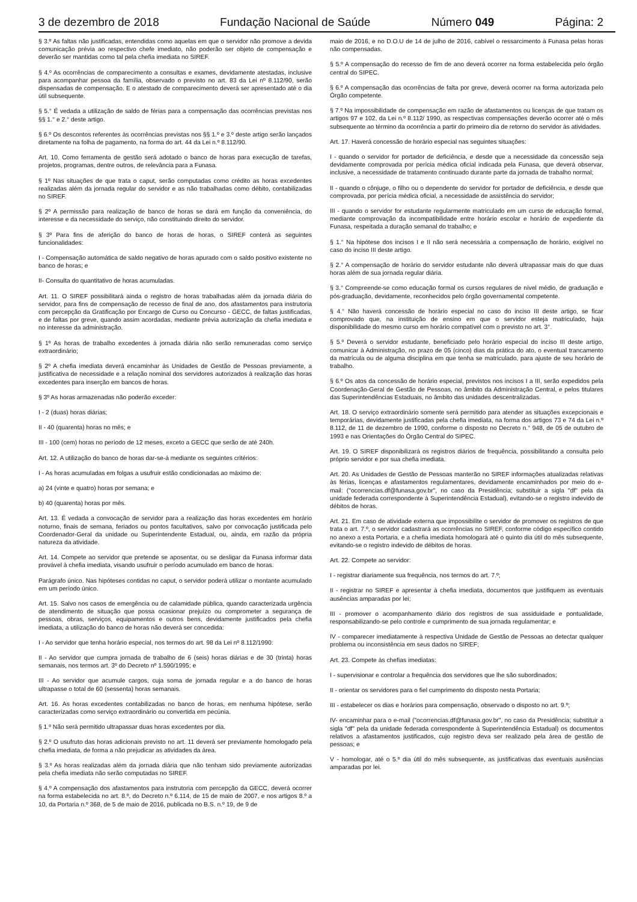3 de dezembro de 2018 Fundação Nacional de Saúde Número 049 Página: 2
§ 3.º As faltas não justificadas, entendidas como aquelas em que o servidor não promove a devida comunicação prévia ao respectivo chefe imediato, não poderão ser objeto de compensação e deverão ser mantidas como tal pela chefia imediata no SIREF.
§ 4.º As ocorrências de comparecimento a consultas e exames, devidamente atestadas, inclusive para acompanhar pessoa da família, observado o previsto no art. 83 da Lei nº 8.112/90, serão dispensadas de compensação. E o atestado de comparecimento deverá ser apresentado até o dia útil subsequente.
§ 5.° É vedada a utilização de saldo de férias para a compensação das ocorrências previstas nos §§ 1.° e 2.° deste artigo.
§ 6.º Os descontos referentes às ocorrências previstas nos §§ 1.º e 3.º deste artigo serão lançados diretamente na folha de pagamento, na forma do art. 44 da Lei n.º 8.112/90.
Art. 10. Como ferramenta de gestão será adotado o banco de horas para execução de tarefas, projetos, programas, dentre outros, de relevância para a Funasa.
§ 1º Nas situações de que trata o caput, serão computadas como crédito as horas excedentes realizadas além da jornada regular do servidor e as não trabalhadas como débito, contabilizadas no SIREF.
§ 2º A permissão para realização de banco de horas se dará em função da conveniência, do interesse e da necessidade do serviço, não constituindo direito do servidor.
§ 3º Para fins de aferição do banco de horas de horas, o SIREF conterá as seguintes funcionalidades:
I - Compensação automática de saldo negativo de horas apurado com o saldo positivo existente no banco de horas; e
II- Consulta do quantitativo de horas acumuladas.
Art. 11. O SIREF possibilitará ainda o registro de horas trabalhadas além da jornada diária do servidor, para fins de compensação de recesso de final de ano, dos afastamentos para instrutoria com percepção da Gratificação por Encargo de Curso ou Concurso - GECC, de faltas justificadas, e de faltas por greve, quando assim acordadas, mediante prévia autorização da chefia imediata e no interesse da administração.
§ 1º As horas de trabalho excedentes à jornada diária não serão remuneradas como serviço extraordinário;
§ 2º A chefia imediata deverá encaminhar às Unidades de Gestão de Pessoas previamente, a justificativa de necessidade e a relação nominal dos servidores autorizados à realização das horas excedentes para inserção em bancos de horas.
§ 3º As horas armazenadas não poderão exceder:
I - 2 (duas) horas diárias;
II - 40 (quarenta) horas no mês; e
III - 100 (cem) horas no período de 12 meses, exceto a GECC que serão de até 240h.
Art. 12. A utilização do banco de horas dar-se-á mediante os seguintes critérios:
I - As horas acumuladas em folgas a usufruir estão condicionadas ao máximo de:
a) 24 (vinte e quatro) horas por semana; e
b) 40 (quarenta) horas por mês.
Art. 13. É vedada a convocação de servidor para a realização das horas excedentes em horário noturno, finais de semana, feriados ou pontos facultativos, salvo por convocação justificada pelo Coordenador-Geral da unidade ou Superintendente Estadual, ou, ainda, em razão da própria natureza da atividade.
Art. 14. Compete ao servidor que pretende se aposentar, ou se desligar da Funasa informar data provável à chefia imediata, visando usufruir o período acumulado em banco de horas.
Parágrafo único. Nas hipóteses contidas no caput, o servidor poderá utilizar o montante acumulado em um período único.
Art. 15. Salvo nos casos de emergência ou de calamidade pública, quando caracterizada urgência de atendimento de situação que possa ocasionar prejuízo ou comprometer a segurança de pessoas, obras, serviços, equipamentos e outros bens, devidamente justificados pela chefia imediata, a utilização do banco de horas não deverá ser concedida:
I - Ao servidor que tenha horário especial, nos termos do art. 98 da Lei nº 8.112/1990:
II - Ao servidor que cumpra jornada de trabalho de 6 (seis) horas diárias e de 30 (trinta) horas semanais, nos termos art. 3º do Decreto nº 1.590/1995; e
III - Ao servidor que acumule cargos, cuja soma de jornada regular e a do banco de horas ultrapasse o total de 60 (sessenta) horas semanais.
Art. 16. As horas excedentes contabilizadas no banco de horas, em nenhuma hipótese, serão caracterizadas como serviço extraordinário ou convertida em pecúnia.
§ 1.º Não será permitido ultrapassar duas horas excedentes por dia.
§ 2.º O usufruto das horas adicionais previsto no art. 11 deverá ser previamente homologado pela chefia imediata, de forma a não prejudicar as atividades da área.
§ 3.º As horas realizadas além da jornada diária que não tenham sido previamente autorizadas pela chefia imediata não serão computadas no SIREF.
§ 4.º A compensação dos afastamentos para instrutoria com percepção da GECC, deverá ocorrer na forma estabelecida no art. 8.º, do Decreto n.º 6.114, de 15 de maio de 2007, e nos artigos 8.º a 10, da Portaria n.º 368, de 5 de maio de 2016, publicada no B.S. n.º 19, de 9 de
maio de 2016, e no D.O.U de 14 de julho de 2016, cabível o ressarcimento à Funasa pelas horas não compensadas.
§ 5.º A compensação do recesso de fim de ano deverá ocorrer na forma estabelecida pelo órgão central do SIPEC.
§ 6.º A compensação das ocorrências de falta por greve, deverá ocorrer na forma autorizada pelo Órgão competente.
§ 7.º Na impossibilidade de compensação em razão de afastamentos ou licenças de que tratam os artigos 97 e 102, da Lei n.º 8.112/ 1990, as respectivas compensações deverão ocorrer até o mês subsequente ao término da ocorrência a partir do primeiro dia de retorno do servidor às atividades.
Art. 17. Haverá concessão de horário especial nas seguintes situações:
I - quando o servidor for portador de deficiência, e desde que a necessidade da concessão seja devidamente comprovada por perícia médica oficial indicada pela Funasa, que deverá observar, inclusive, a necessidade de tratamento continuado durante parte da jornada de trabalho normal;
II - quando o cônjuge, o filho ou o dependente do servidor for portador de deficiência, e desde que comprovada, por perícia médica oficial, a necessidade de assistência do servidor;
III - quando o servidor for estudante regularmente matriculado em um curso de educação formal, mediante comprovação da incompatibilidade entre horário escolar e horário de expediente da Funasa, respeitada a duração semanal do trabalho; e
§ 1.° Na hipótese dos incisos I e II não será necessária a compensação de horário, exigível no caso do inciso III deste artigo.
§ 2.° A compensação de horário do servidor estudante não deverá ultrapassar mais do que duas horas além de sua jornada regular diária.
§ 3.° Compreende-se como educação formal os cursos regulares de nível médio, de graduação e pós-graduação, devidamente, reconhecidos pelo órgão governamental competente.
§ 4.° Não haverá concessão de horário especial no caso do inciso III deste artigo, se ficar comprovado que, na instituição de ensino em que o servidor esteja matriculado, haja disponibilidade do mesmo curso em horário compatível com o previsto no art. 3°.
§ 5.º Deverá o servidor estudante, beneficiado pelo horário especial do inciso III deste artigo, comunicar à Administração, no prazo de 05 (cinco) dias da prática do ato, o eventual trancamento da matrícula ou de alguma disciplina em que tenha se matriculado, para ajuste de seu horário de trabalho.
§ 6.º Os atos da concessão de horário especial, previstos nos incisos I a III, serão expedidos pela Coordenação-Geral de Gestão de Pessoas, no âmbito da Administração Central, e pelos titulares das Superintendências Estaduais, no âmbito das unidades descentralizadas.
Art. 18. O serviço extraordinário somente será permitido para atender as situações excepcionais e temporárias, devidamente justificadas pela chefia imediata, na forma dos artigos 73 e 74 da Lei n.º 8.112, de 11 de dezembro de 1990, conforme o disposto no Decreto n.° 948, de 05 de outubro de 1993 e nas Orientações do Órgão Central do SIPEC.
Art. 19. O SIREF disponibilizará os registros diários de frequência, possibilitando a consulta pelo próprio servidor e por sua chefia imediata.
Art. 20. As Unidades de Gestão de Pessoas manterão no SIREF informações atualizadas relativas às férias, licenças e afastamentos regulamentares, devidamente encaminhados por meio do e-mail: ("ocorrencias.df@funasa.gov.br", no caso da Presidência; substituir a sigla "df" pela da unidade federada correspondente à Superintendência Estadual), evitando-se o registro indevido de débitos de horas.
Art. 21. Em caso de atividade externa que impossibilite o servidor de promover os registros de que trata o art. 7.º, o servidor cadastrará as ocorrências no SIREF, conforme código específico contido no anexo a esta Portaria, e a chefia imediata homologará até o quinto dia útil do mês subsequente, evitando-se o registro indevido de débitos de horas.
Art. 22. Compete ao servidor:
I - registrar diariamente sua frequência, nos termos do art. 7.º;
II - registrar no SIREF e apresentar à chefia imediata, documentos que justifiquem as eventuais ausências amparadas por lei;
III - promover o acompanhamento diário dos registros de sua assiduidade e pontualidade, responsabilizando-se pelo controle e cumprimento de sua jornada regulamentar; e
IV - comparecer imediatamente à respectiva Unidade de Gestão de Pessoas ao detectar qualquer problema ou inconsistência em seus dados no SIREF;
Art. 23. Compete às chefias imediatas:
I - supervisionar e controlar a frequência dos servidores que lhe são subordinados;
II - orientar os servidores para o fiel cumprimento do disposto nesta Portaria;
III - estabelecer os dias e horários para compensação, observado o disposto no art. 9.º;
IV- encaminhar para o e-mail ("ocorrencias.df@funasa.gov.br", no caso da Presidência; substituir a sigla "df" pela da unidade federada correspondente à Superintendência Estadual) os documentos relativos a afastamentos justificados, cujo registro deva ser realizado pela área de gestão de pessoas; e
V - homologar, até o 5.º dia útil do mês subsequente, as justificativas das eventuais ausências amparadas por lei.